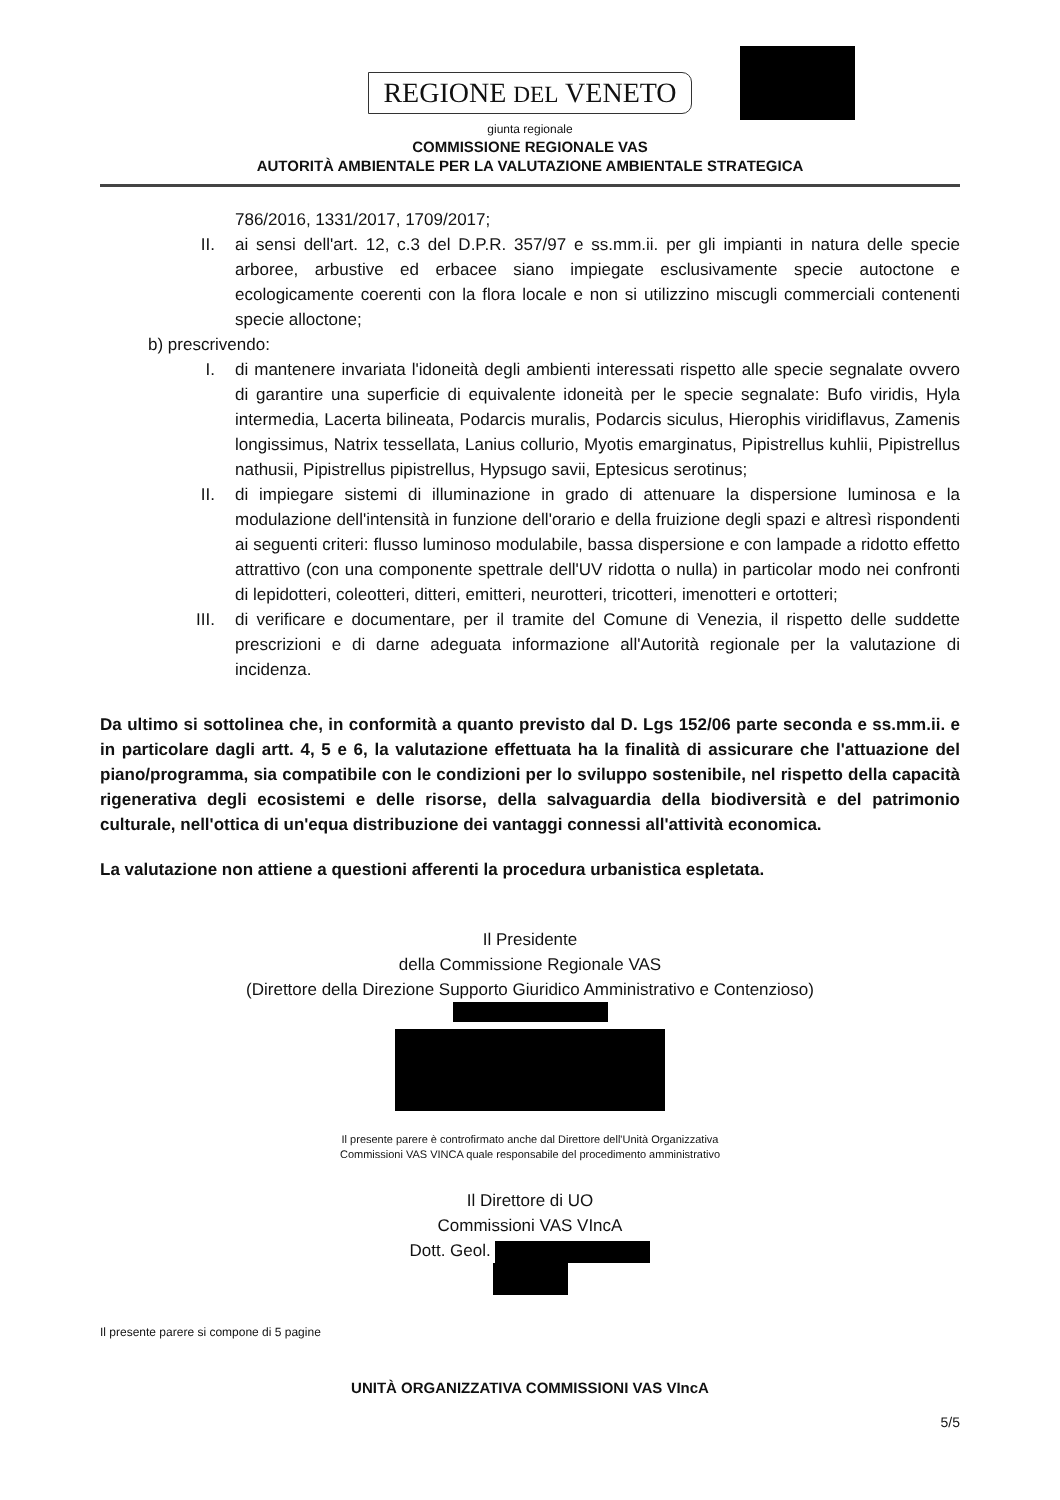REGIONE DEL VENETO
giunta regionale
COMMISSIONE REGIONALE VAS
AUTORITÀ AMBIENTALE PER LA VALUTAZIONE AMBIENTALE STRATEGICA
786/2016, 1331/2017, 1709/2017;
II. ai sensi dell'art. 12, c.3 del D.P.R. 357/97 e ss.mm.ii. per gli impianti in natura delle specie arboree, arbustive ed erbacee siano impiegate esclusivamente specie autoctone e ecologicamente coerenti con la flora locale e non si utilizzino miscugli commerciali contenenti specie alloctone;
b) prescrivendo:
I. di mantenere invariata l'idoneità degli ambienti interessati rispetto alle specie segnalate ovvero di garantire una superficie di equivalente idoneità per le specie segnalate: Bufo viridis, Hyla intermedia, Lacerta bilineata, Podarcis muralis, Podarcis siculus, Hierophis viridiflavus, Zamenis longissimus, Natrix tessellata, Lanius collurio, Myotis emarginatus, Pipistrellus kuhlii, Pipistrellus nathusii, Pipistrellus pipistrellus, Hypsugo savii, Eptesicus serotinus;
II. di impiegare sistemi di illuminazione in grado di attenuare la dispersione luminosa e la modulazione dell'intensità in funzione dell'orario e della fruizione degli spazi e altresì rispondenti ai seguenti criteri: flusso luminoso modulabile, bassa dispersione e con lampade a ridotto effetto attrattivo (con una componente spettrale dell'UV ridotta o nulla) in particolar modo nei confronti di lepidotteri, coleotteri, ditteri, emitteri, neurotteri, tricotteri, imenotteri e ortotteri;
III. di verificare e documentare, per il tramite del Comune di Venezia, il rispetto delle suddette prescrizioni e di darne adeguata informazione all'Autorità regionale per la valutazione di incidenza.
Da ultimo si sottolinea che, in conformità a quanto previsto dal D. Lgs 152/06 parte seconda e ss.mm.ii. e in particolare dagli artt. 4, 5 e 6, la valutazione effettuata ha la finalità di assicurare che l'attuazione del piano/programma, sia compatibile con le condizioni per lo sviluppo sostenibile, nel rispetto della capacità rigenerativa degli ecosistemi e delle risorse, della salvaguardia della biodiversità e del patrimonio culturale, nell'ottica di un'equa distribuzione dei vantaggi connessi all'attività economica.
La valutazione non attiene a questioni afferenti la procedura urbanistica espletata.
Il Presidente
della Commissione Regionale VAS
(Direttore della Direzione Supporto Giuridico Amministrativo e Contenzioso)
Il presente parere è controfirmato anche dal Direttore dell'Unità Organizzativa
Commissioni VAS VINCA quale responsabile del procedimento amministrativo
Il Direttore di UO
Commissioni VAS VIncA
Dott. Geol.
Il presente parere si compone di 5 pagine
UNITÀ ORGANIZZATIVA COMMISSIONI VAS VIncA
5/5